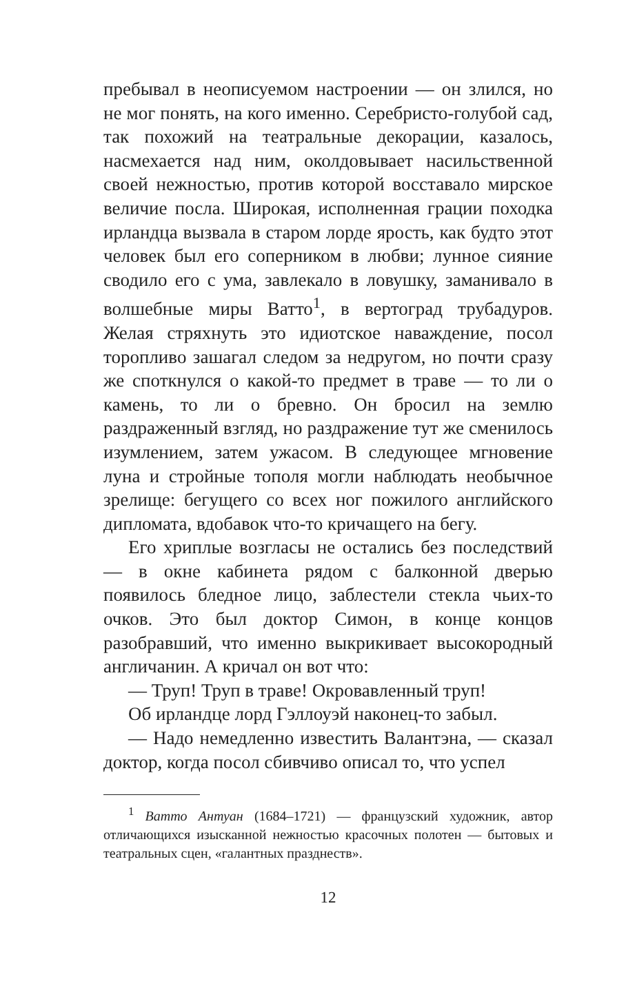пребывал в неописуемом настроении — он злился, но не мог понять, на кого именно. Серебристо-голубой сад, так похожий на театральные декорации, казалось, насмехается над ним, околдовывает насильственной своей нежностью, против которой восставало мирское величие посла. Широкая, исполненная грации походка ирландца вызвала в старом лорде ярость, как будто этот человек был его соперником в любви; лунное сияние сводило его с ума, завлекало в ловушку, заманивало в волшебные миры Ватто<sup>1</sup>, в вертоград трубадуров. Желая стряхнуть это идиотское наваждение, посол торопливо зашагал следом за недругом, но почти сразу же споткнулся о какой-то предмет в траве — то ли о камень, то ли о бревно. Он бросил на землю раздраженный взгляд, но раздражение тут же сменилось изумлением, затем ужасом. В следующее мгновение луна и стройные тополя могли наблюдать необычное зрелище: бегущего со всех ног пожилого английского дипломата, вдобавок что-то кричащего на бегу.
Его хриплые возгласы не остались без последствий — в окне кабинета рядом с балконной дверью появилось бледное лицо, заблестели стекла чьих-то очков. Это был доктор Симон, в конце концов разобравший, что именно выкрикивает высокородный англичанин. А кричал он вот что:
— Труп! Труп в траве! Окровавленный труп!
Об ирландце лорд Гэллоуэй наконец-то забыл.
— Надо немедленно известить Валантэна, — сказал доктор, когда посол сбивчиво описал то, что успел
<sup>1</sup> Ватто Антуан (1684–1721) — французский художник, автор отличающихся изысканной нежностью красочных полотен — бытовых и театральных сцен, «галантных празднеств».
12